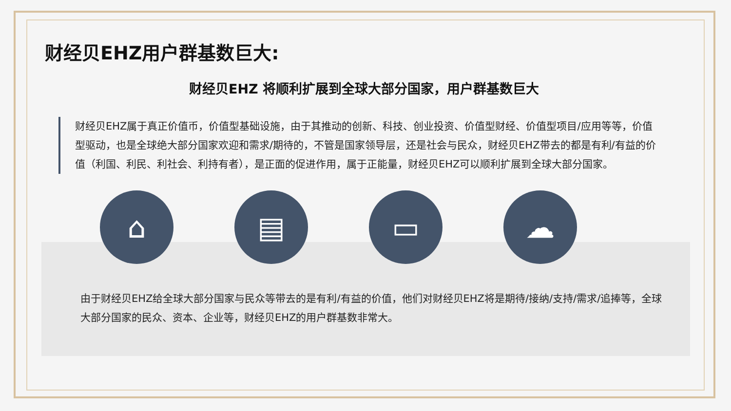财经贝EHZ用户群基数巨大:
财经贝EHZ 将顺利扩展到全球大部分国家，用户群基数巨大
财经贝EHZ属于真正价值币，价值型基础设施，由于其推动的创新、科技、创业投资、价值型财经、价值型项目/应用等等，价值型驱动，也是全球绝大部分国家欢迎和需求/期待的，不管是国家领导层，还是社会与民众，财经贝EHZ带去的都是有利/有益的价值（利国、利民、利社会、利持有者），是正面的促进作用，属于正能量，财经贝EHZ可以顺利扩展到全球大部分国家。
⌂ ▤ ▭ ☁
由于财经贝EHZ给全球大部分国家与民众等带去的是有利/有益的价值，他们对财经贝EHZ将是期待/接纳/支持/需求/追捧等，全球大部分国家的民众、资本、企业等，财经贝EHZ的用户群基数非常大。